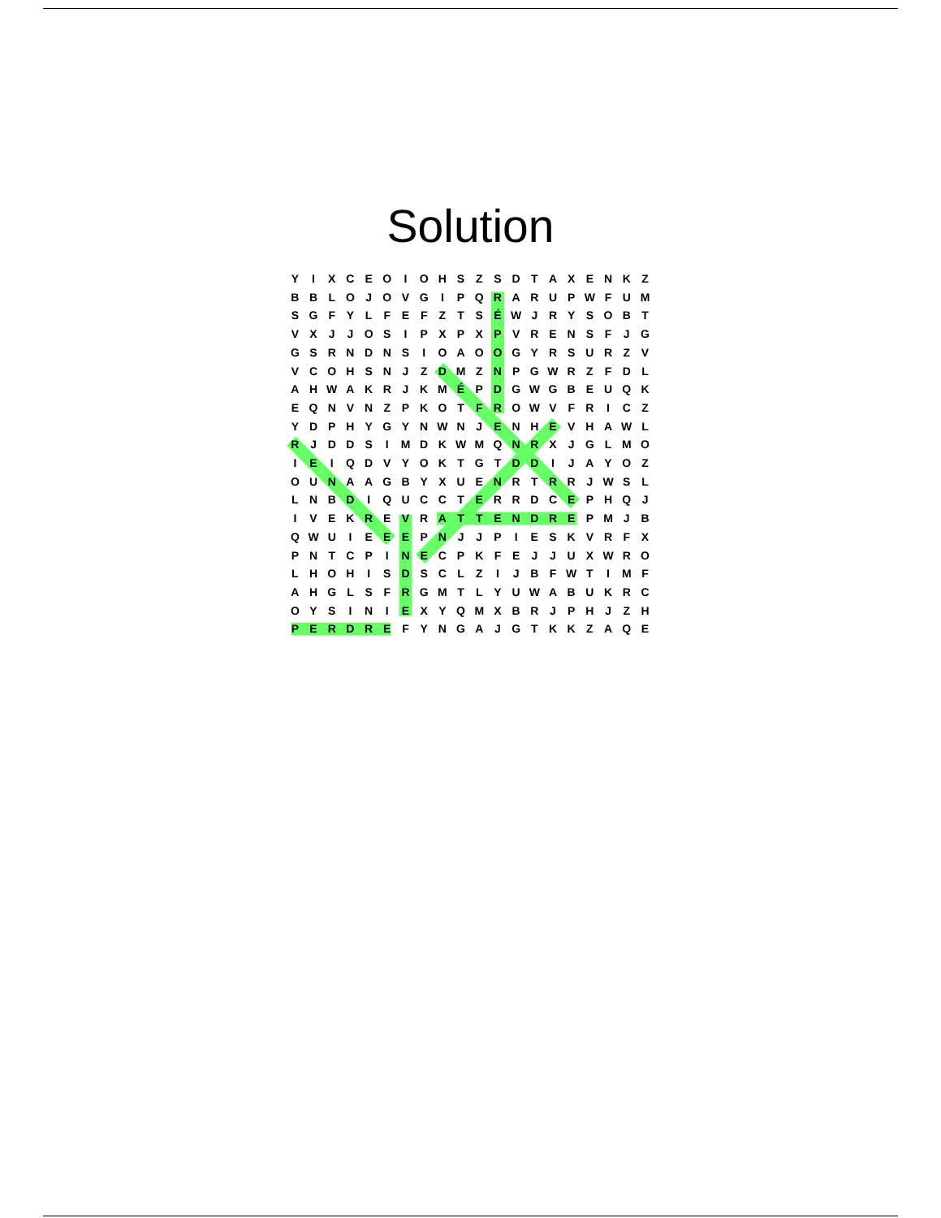Solution
| Y | I | X | C | E | O | I | O | H | S | Z | S | D | T | A | X | E | N | K | Z |
| B | B | L | O | J | O | V | G | I | P | Q | R | A | R | U | P | W | F | U | M |
| S | G | F | Y | L | F | E | F | Z | T | S | É | W | J | R | Y | S | O | B | T |
| V | X | J | J | O | S | I | P | X | P | X | P | V | R | E | N | S | F | J | G |
| G | S | R | N | D | N | S | I | O | A | O | O | G | Y | R | S | U | R | Z | V |
| V | C | O | H | S | N | J | Z | D | M | Z | N | P | G | W | R | Z | F | D | L |
| A | H | W | A | K | R | J | K | M | É | P | D | G | W | G | B | E | U | Q | K |
| E | Q | N | V | N | Z | P | K | O | T | F | R | O | W | V | F | R | I | C | Z |
| Y | D | P | H | Y | G | Y | N | W | N | J | E | N | H | E | V | H | A | W | L |
| R | J | D | D | S | I | M | D | K | W | M | Q | N | R | X | J | G | L | M | O |
| I | E | I | Q | D | V | Y | O | K | T | G | T | D | D | I | J | A | Y | O | Z |
| O | U | N | A | A | G | B | Y | X | U | E | N | R | T | R | R | J | W | S | L |
| L | N | B | D | I | Q | U | C | C | T | E | R | R | D | C | E | P | H | Q | J |
| I | V | E | K | R | E | V | R | A | T | T | E | N | D | R | E | P | M | J | B |
| Q | W | U | I | E | E | E | P | N | J | J | P | I | E | S | K | V | R | F | X |
| P | N | T | C | P | I | N | E | C | P | K | F | E | J | J | U | X | W | R | O |
| L | H | O | H | I | S | D | S | C | L | Z | I | J | B | F | W | T | I | M | F |
| A | H | G | L | S | F | R | G | M | T | L | Y | U | W | A | B | U | K | R | C |
| O | Y | S | I | N | I | E | X | Y | Q | M | X | B | R | J | P | H | J | Z | H |
| P | E | R | D | R | E | F | Y | N | G | A | J | G | T | K | K | Z | A | Q | E |